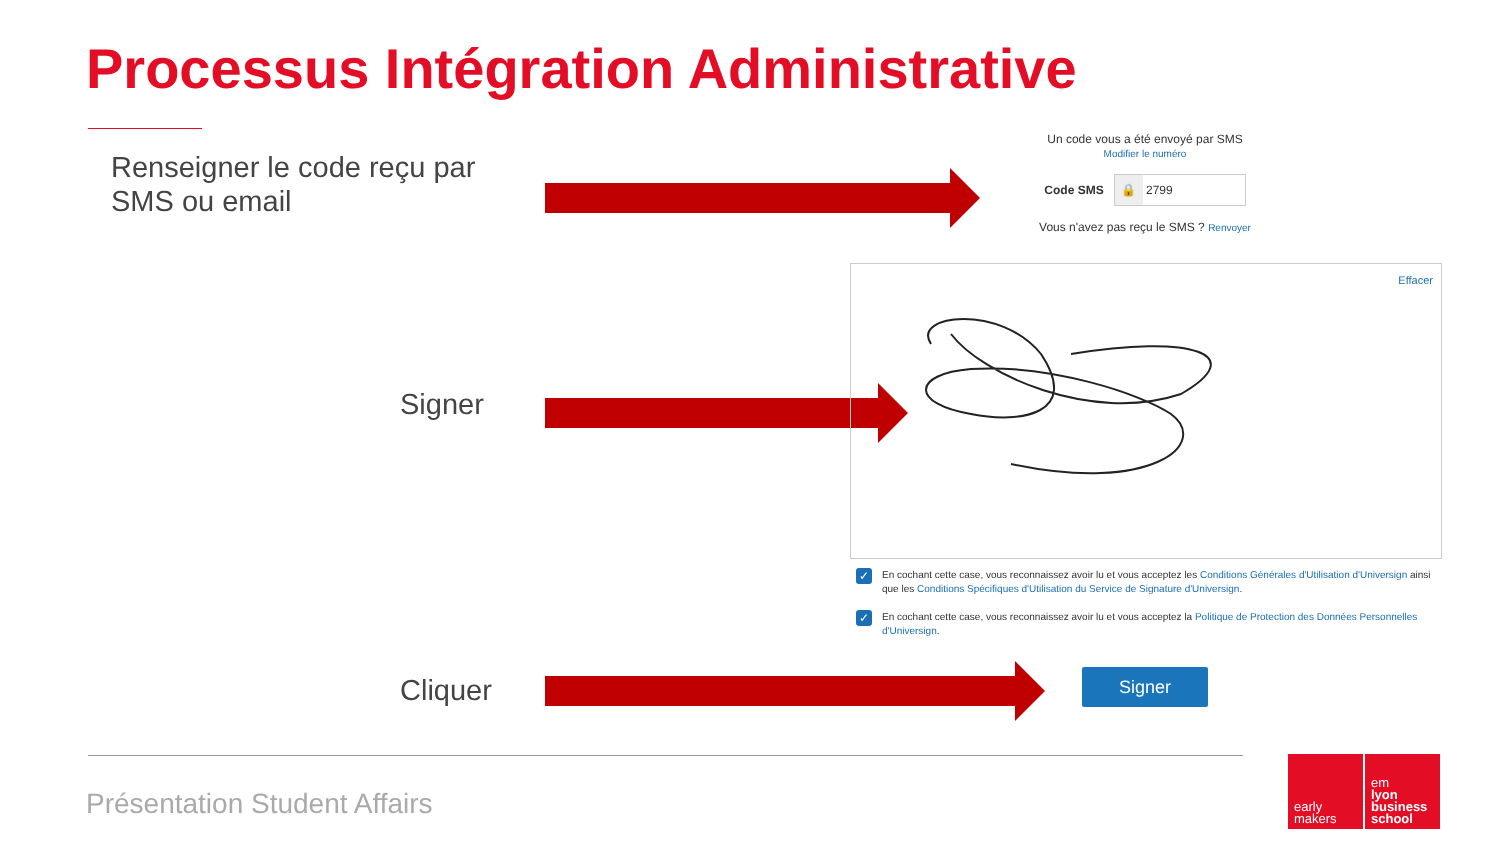Processus Intégration Administrative
Renseigner le code reçu par
SMS ou email
Un code vous a été envoyé par SMS
Modifier le numéro
Code SMS
🔒 2799
Vous n'avez pas reçu le SMS ? Renvoyer
Signer
Effacer
✓ En cochant cette case, vous reconnaissez avoir lu et vous acceptez les Conditions Générales d'Utilisation d'Universign ainsi que les Conditions Spécifiques d'Utilisation du Service de Signature d'Universign.
✓ En cochant cette case, vous reconnaissez avoir lu et vous acceptez la Politique de Protection des Données Personnelles d'Universign.
Cliquer Signer
Présentation Student Affairs
early
makers
em
lyon
business
school